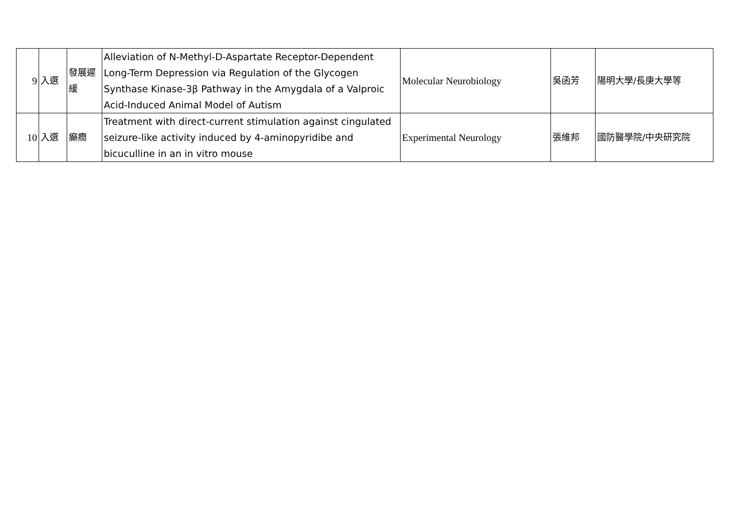| 9 | 入選 | 發展遲緩 | Alleviation of N-Methyl-D-Aspartate Receptor-Dependent Long-Term Depression via Regulation of the Glycogen Synthase Kinase-3β Pathway in the Amygdala of a Valproic Acid-Induced Animal Model of Autism | Molecular Neurobiology | 吳函芳 | 陽明大學/長庚大學等 |
| 10 | 入選 | 癲癇 | Treatment with direct-current stimulation against cingulated seizure-like activity induced by 4-aminopyridibe and bicuculline in an in vitro mouse | Experimental Neurology | 張維邦 | 國防醫學院/中央研究院 |